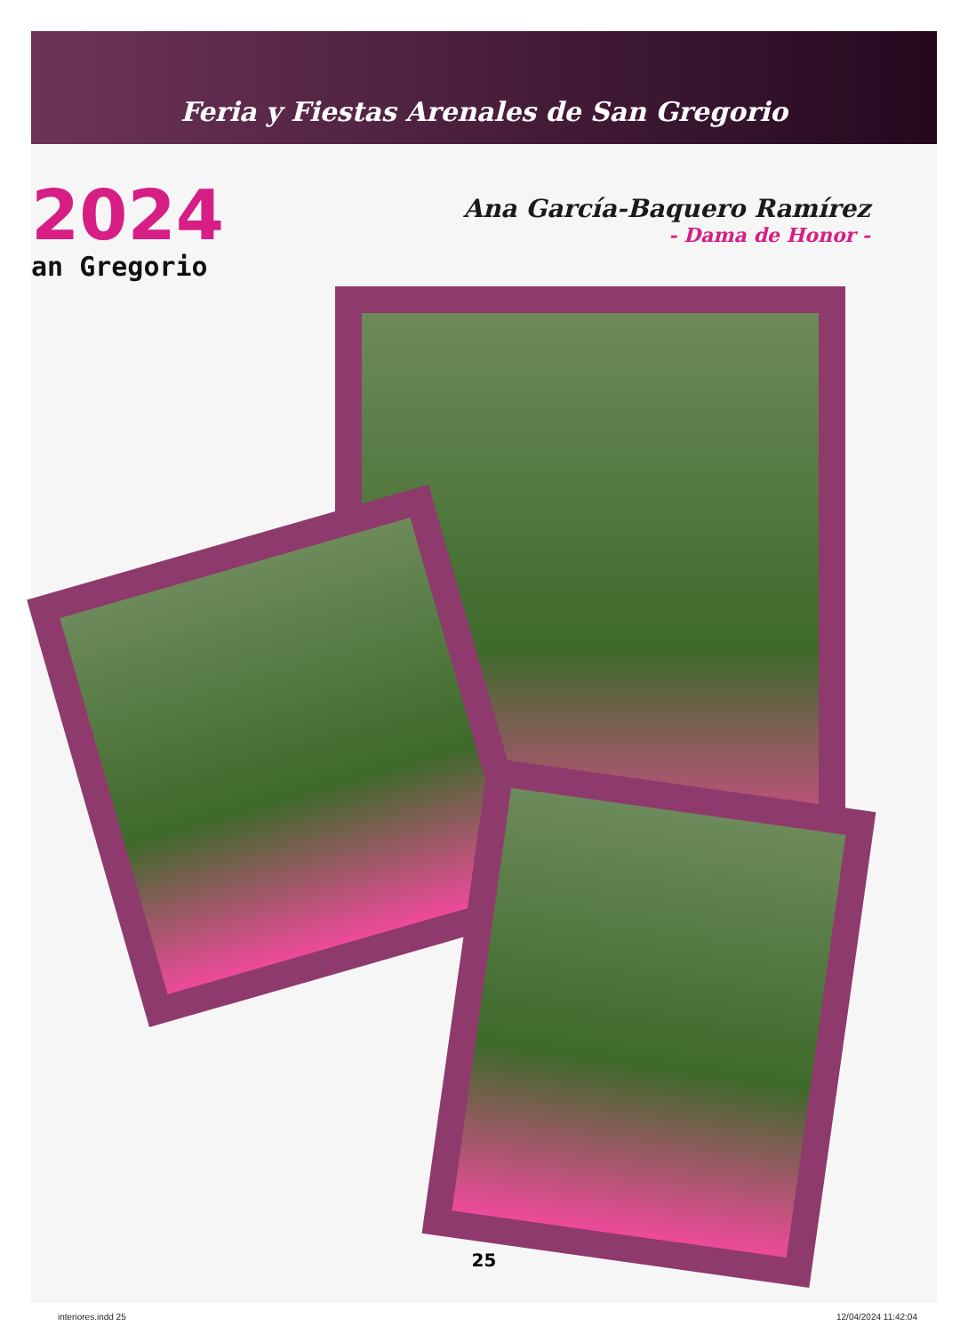Feria y Fiestas Arenales de San Gregorio
2024
an Gregorio
Ana García-Baquero Ramírez
- Dama de Honor -
25
interiores.indd 25 12/04/2024 11:42:04